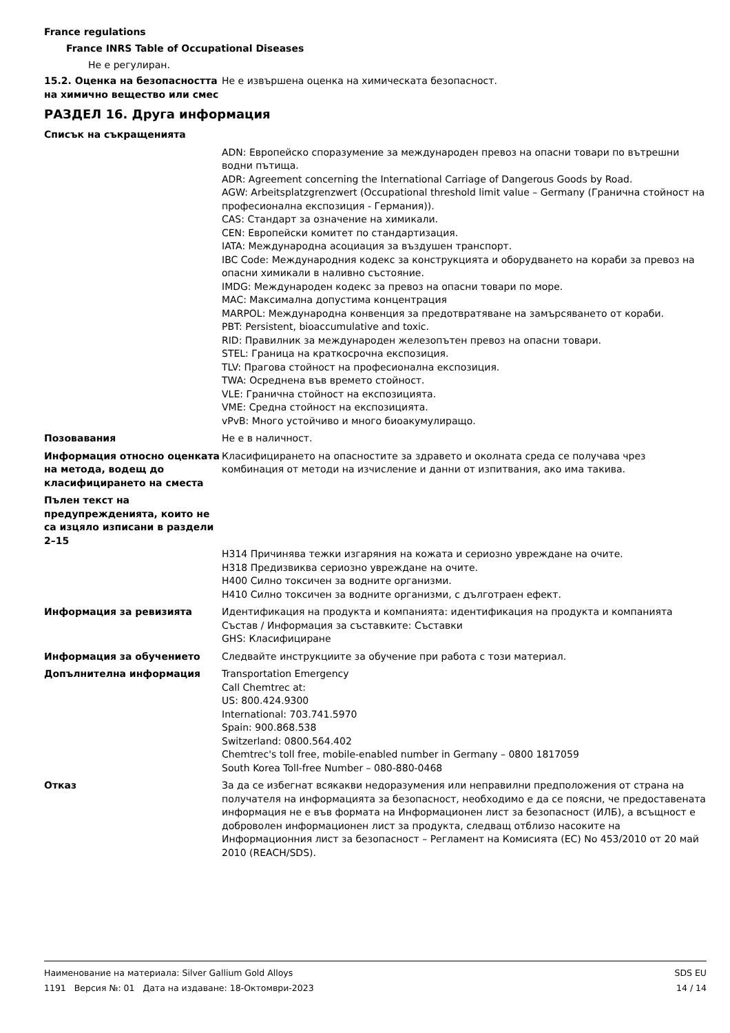France regulations
France INRS Table of Occupational Diseases
Не е регулиран.
15.2. Оценка на безопасността на химично вещество или смес
Не е извършена оценка на химическата безопасност.
РАЗДЕЛ 16. Друга информация
Списък на съкращенията
ADN: Европейско споразумение за международен превоз на опасни товари по вътрешни водни пътища.
ADR: Agreement concerning the International Carriage of Dangerous Goods by Road.
AGW: Arbeitsplatzgrenzwert (Occupational threshold limit value – Germany (Гранична стойност на професионална експозиция - Германия)).
CAS: Стандарт за означение на химикали.
CEN: Европейски комитет по стандартизация.
IATA: Международна асоциация за въздушен транспорт.
IBC Code: Международния кодекс за конструкцията и оборудването на кораби за превоз на опасни химикали в наливно състояние.
IMDG: Международен кодекс за превоз на опасни товари по море.
MAC: Максимална допустима концентрация
MARPOL: Международна конвенция за предотвратяване на замърсяването от кораби.
PBT: Persistent, bioaccumulative and toxic.
RID: Правилник за международен железопътен превоз на опасни товари.
STEL: Граница на краткосрочна експозиция.
TLV: Прагова стойност на професионална експозиция.
TWA: Осреднена във времето стойност.
VLE: Гранична стойност на експозицията.
VME: Средна стойност на експозицията.
vPvB: Много устойчиво и много биоакумулиращо.
Позовавания Не е в наличност.
Информация относно оценката на метода, водещ до класифицирането на сместа
Класифицирането на опасностите за здравето и околната среда се получава чрез комбинация от методи на изчисление и данни от изпитвания, ако има такива.
Пълен текст на предупрежденията, които не са изцяло изписани в раздели 2–15
H314 Причинява тежки изгаряния на кожата и сериозно увреждане на очите.
H318 Предизвиква сериозно увреждане на очите.
H400 Силно токсичен за водните организми.
H410 Силно токсичен за водните организми, с дълготраен ефект.
Информация за ревизията Идентификация на продукта и компанията: идентификация на продукта и компанията
Състав / Информация за съставките: Съставки
GHS: Класифициране
Информация за обучението Следвайте инструкциите за обучение при работа с този материал.
Допълнителна информация Transportation Emergency
Call Chemtrec at:
US: 800.424.9300
International: 703.741.5970
Spain: 900.868.538
Switzerland: 0800.564.402
Chemtrec's toll free, mobile-enabled number in Germany – 0800 1817059
South Korea Toll-free Number – 080-880-0468
Отказ За да се избегнат всякакви недоразумения или неправилни предположения от страна на получателя на информацията за безопасност, необходимо е да се поясни, че предоставената информация не е във формата на Информационен лист за безопасност (ИЛБ), а всъщност е доброволен информационен лист за продукта, следващ отблизо насоките на Информационния лист за безопасност – Регламент на Комисията (ЕС) No 453/2010 от 20 май 2010 (REACH/SDS).
Наименование на материала: Silver Gallium Gold Alloys
1191 Версия №: 01 Дата на издаване: 18-Октомври-2023
SDS EU
14 / 14